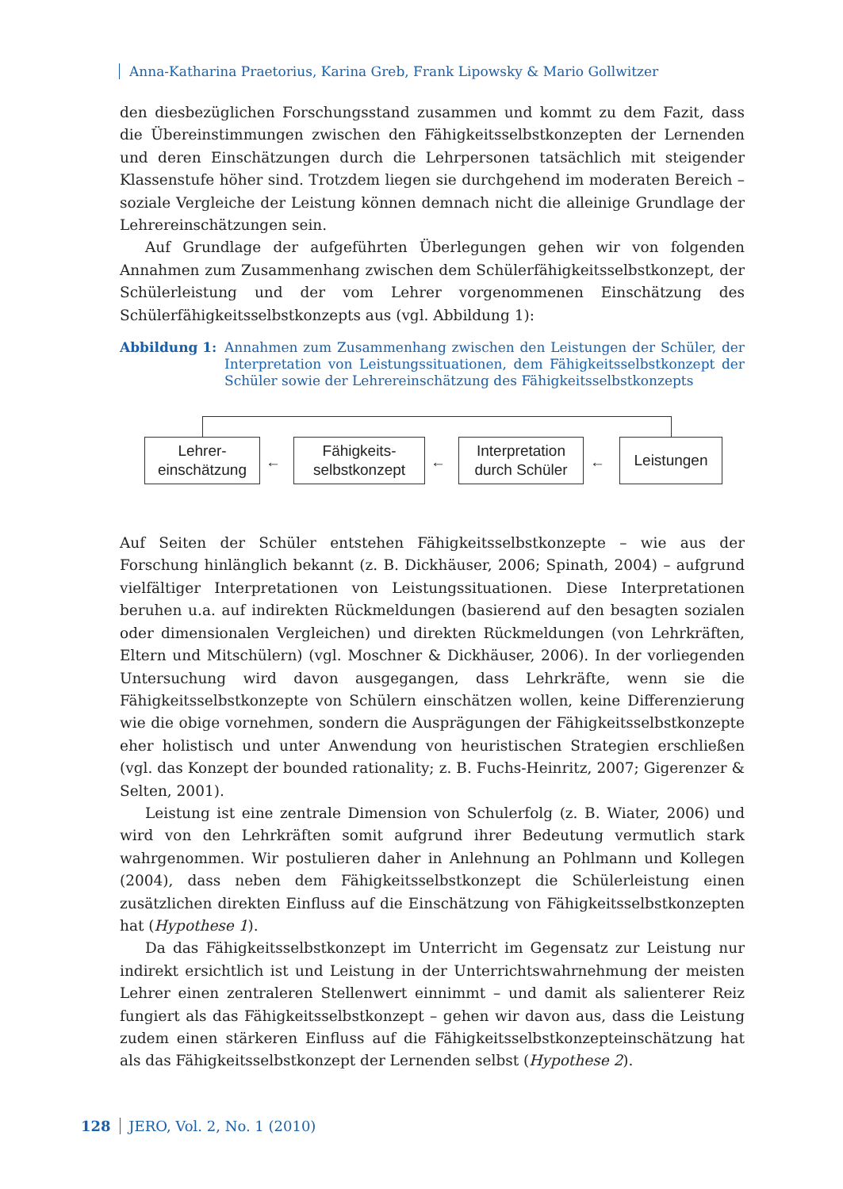Anna-Katharina Praetorius, Karina Greb, Frank Lipowsky & Mario Gollwitzer
den diesbezüglichen Forschungsstand zusammen und kommt zu dem Fazit, dass die Übereinstimmungen zwischen den Fähigkeitsselbstkonzepten der Lernenden und deren Einschätzungen durch die Lehrpersonen tatsächlich mit steigender Klassenstufe höher sind. Trotzdem liegen sie durchgehend im moderaten Bereich – soziale Vergleiche der Leistung können demnach nicht die alleinige Grundlage der Lehrereinschätzungen sein.
Auf Grundlage der aufgeführten Überlegungen gehen wir von folgenden Annahmen zum Zusammenhang zwischen dem Schülerfähigkeitsselbstkonzept, der Schülerleistung und der vom Lehrer vorgenommenen Einschätzung des Schülerfähigkeitsselbstkonzepts aus (vgl. Abbildung 1):
Abbildung 1: Annahmen zum Zusammenhang zwischen den Leistungen der Schüler, der Interpretation von Leistungssituationen, dem Fähigkeitsselbstkonzept der Schüler sowie der Lehrereinschätzung des Fähigkeitsselbstkonzepts
Lehrer-
einschätzung
←
Fähigkeits-
selbstkonzept
←
Interpretation
durch Schüler
←
Leistungen
Auf Seiten der Schüler entstehen Fähigkeitsselbstkonzepte – wie aus der Forschung hinlänglich bekannt (z. B. Dickhäuser, 2006; Spinath, 2004) – aufgrund vielfältiger Interpretationen von Leistungssituationen. Diese Interpretationen beruhen u.a. auf indirekten Rückmeldungen (basierend auf den besagten sozialen oder dimensionalen Vergleichen) und direkten Rückmeldungen (von Lehrkräften, Eltern und Mitschülern) (vgl. Moschner & Dickhäuser, 2006). In der vorliegenden Untersuchung wird davon ausgegangen, dass Lehrkräfte, wenn sie die Fähigkeitsselbstkonzepte von Schülern einschätzen wollen, keine Differenzierung wie die obige vornehmen, sondern die Ausprägungen der Fähigkeitsselbstkonzepte eher holistisch und unter Anwendung von heuristischen Strategien erschließen (vgl. das Konzept der bounded rationality; z. B. Fuchs-Heinritz, 2007; Gigerenzer & Selten, 2001).
Leistung ist eine zentrale Dimension von Schulerfolg (z. B. Wiater, 2006) und wird von den Lehrkräften somit aufgrund ihrer Bedeutung vermutlich stark wahrgenommen. Wir postulieren daher in Anlehnung an Pohlmann und Kollegen (2004), dass neben dem Fähigkeitsselbstkonzept die Schülerleistung einen zusätzlichen direkten Einfluss auf die Einschätzung von Fähigkeitsselbstkonzepten hat (Hypothese 1).
Da das Fähigkeitsselbstkonzept im Unterricht im Gegensatz zur Leistung nur indirekt ersichtlich ist und Leistung in der Unterrichtswahrnehmung der meisten Lehrer einen zentraleren Stellenwert einnimmt – und damit als salienterer Reiz fungiert als das Fähigkeitsselbstkonzept – gehen wir davon aus, dass die Leistung zudem einen stärkeren Einfluss auf die Fähigkeitsselbstkonzepteinschätzung hat als das Fähigkeitsselbstkonzept der Lernenden selbst (Hypothese 2).
128 JERO, Vol. 2, No. 1 (2010)